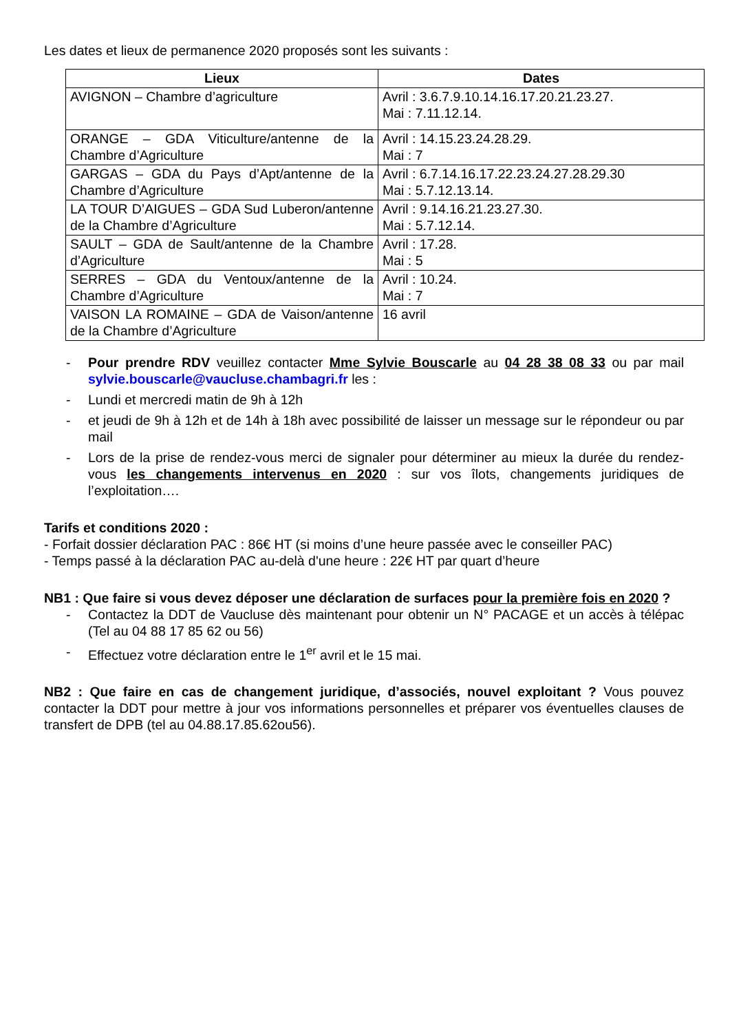Les dates et lieux de permanence 2020 proposés sont les suivants :
| Lieux | Dates |
| --- | --- |
| AVIGNON – Chambre d’agriculture | Avril : 3.6.7.9.10.14.16.17.20.21.23.27. Mai : 7.11.12.14. |
| ORANGE – GDA Viticulture/antenne de la Chambre d’Agriculture | Avril : 14.15.23.24.28.29. Mai : 7 |
| GARGAS – GDA du Pays d’Apt/antenne de la Chambre d’Agriculture | Avril : 6.7.14.16.17.22.23.24.27.28.29.30 Mai : 5.7.12.13.14. |
| LA TOUR D’AIGUES – GDA Sud Luberon/antenne de la Chambre d’Agriculture | Avril : 9.14.16.21.23.27.30. Mai : 5.7.12.14. |
| SAULT – GDA de Sault/antenne de la Chambre d’Agriculture | Avril : 17.28. Mai : 5 |
| SERRES – GDA du Ventoux/antenne de la Chambre d’Agriculture | Avril : 10.24. Mai : 7 |
| VAISON LA ROMAINE – GDA de Vaison/antenne de la Chambre d’Agriculture | 16 avril |
- Pour prendre RDV veuillez contacter Mme Sylvie Bouscarle au 04 28 38 08 33 ou par mail sylvie.bouscarle@vaucluse.chambagri.fr les :
- Lundi et mercredi matin de 9h à 12h
- et jeudi de 9h à 12h et de 14h à 18h avec possibilité de laisser un message sur le répondeur ou par mail
- Lors de la prise de rendez-vous merci de signaler pour déterminer au mieux la durée du rendez-vous les changements intervenus en 2020 : sur vos îlots, changements juridiques de l’exploitation….
Tarifs et conditions 2020 :
- Forfait dossier déclaration PAC : 86€ HT (si moins d’une heure passée avec le conseiller PAC)
- Temps passé à la déclaration PAC au-delà d'une heure : 22€ HT par quart d’heure
NB1 : Que faire si vous devez déposer une déclaration de surfaces pour la première fois en 2020 ?
- Contactez la DDT de Vaucluse dès maintenant pour obtenir un N° PACAGE et un accès à télépac (Tel au 04 88 17 85 62 ou 56)
- Effectuez votre déclaration entre le 1<sup>er</sup> avril et le 15 mai.
NB2 : Que faire en cas de changement juridique, d’associés, nouvel exploitant ? Vous pouvez contacter la DDT pour mettre à jour vos informations personnelles et préparer vos éventuelles clauses de transfert de DPB (tel au 04.88.17.85.62ou56).